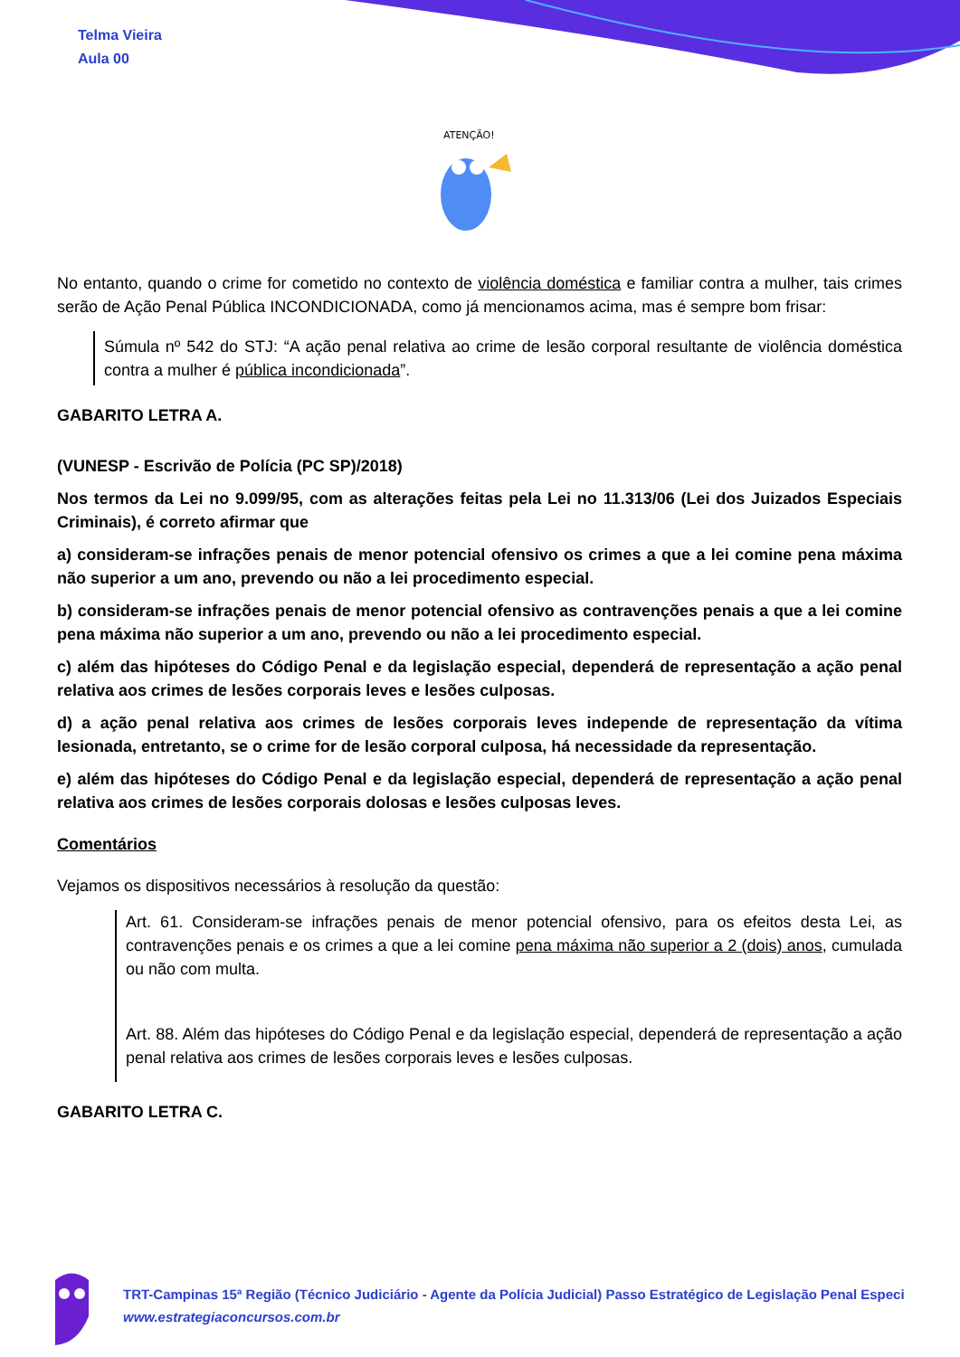Telma Vieira
Aula 00
ATENÇÃO!
No entanto, quando o crime for cometido no contexto de violência doméstica e familiar contra a mulher, tais crimes serão de Ação Penal Pública INCONDICIONADA, como já mencionamos acima, mas é sempre bom frisar:
Súmula nº 542 do STJ: “A ação penal relativa ao crime de lesão corporal resultante de violência doméstica contra a mulher é pública incondicionada”.
GABARITO LETRA A.
(VUNESP - Escrivão de Polícia (PC SP)/2018)
Nos termos da Lei no 9.099/95, com as alterações feitas pela Lei no 11.313/06 (Lei dos Juizados Especiais Criminais), é correto afirmar que
a) consideram-se infrações penais de menor potencial ofensivo os crimes a que a lei comine pena máxima não superior a um ano, prevendo ou não a lei procedimento especial.
b) consideram-se infrações penais de menor potencial ofensivo as contravenções penais a que a lei comine pena máxima não superior a um ano, prevendo ou não a lei procedimento especial.
c) além das hipóteses do Código Penal e da legislação especial, dependerá de representação a ação penal relativa aos crimes de lesões corporais leves e lesões culposas.
d) a ação penal relativa aos crimes de lesões corporais leves independe de representação da vítima lesionada, entretanto, se o crime for de lesão corporal culposa, há necessidade da representação.
e) além das hipóteses do Código Penal e da legislação especial, dependerá de representação a ação penal relativa aos crimes de lesões corporais dolosas e lesões culposas leves.
Comentários
Vejamos os dispositivos necessários à resolução da questão:
Art. 61. Consideram-se infrações penais de menor potencial ofensivo, para os efeitos desta Lei, as contravenções penais e os crimes a que a lei comine pena máxima não superior a 2 (dois) anos, cumulada ou não com multa.
Art. 88. Além das hipóteses do Código Penal e da legislação especial, dependerá de representação a ação penal relativa aos crimes de lesões corporais leves e lesões culposas.
GABARITO LETRA C.
TRT-Campinas 15ª Região (Técnico Judiciário - Agente da Polícia Judicial) Passo Estratégico de Legislação Penal Especi
www.estrategiaconcursos.com.br